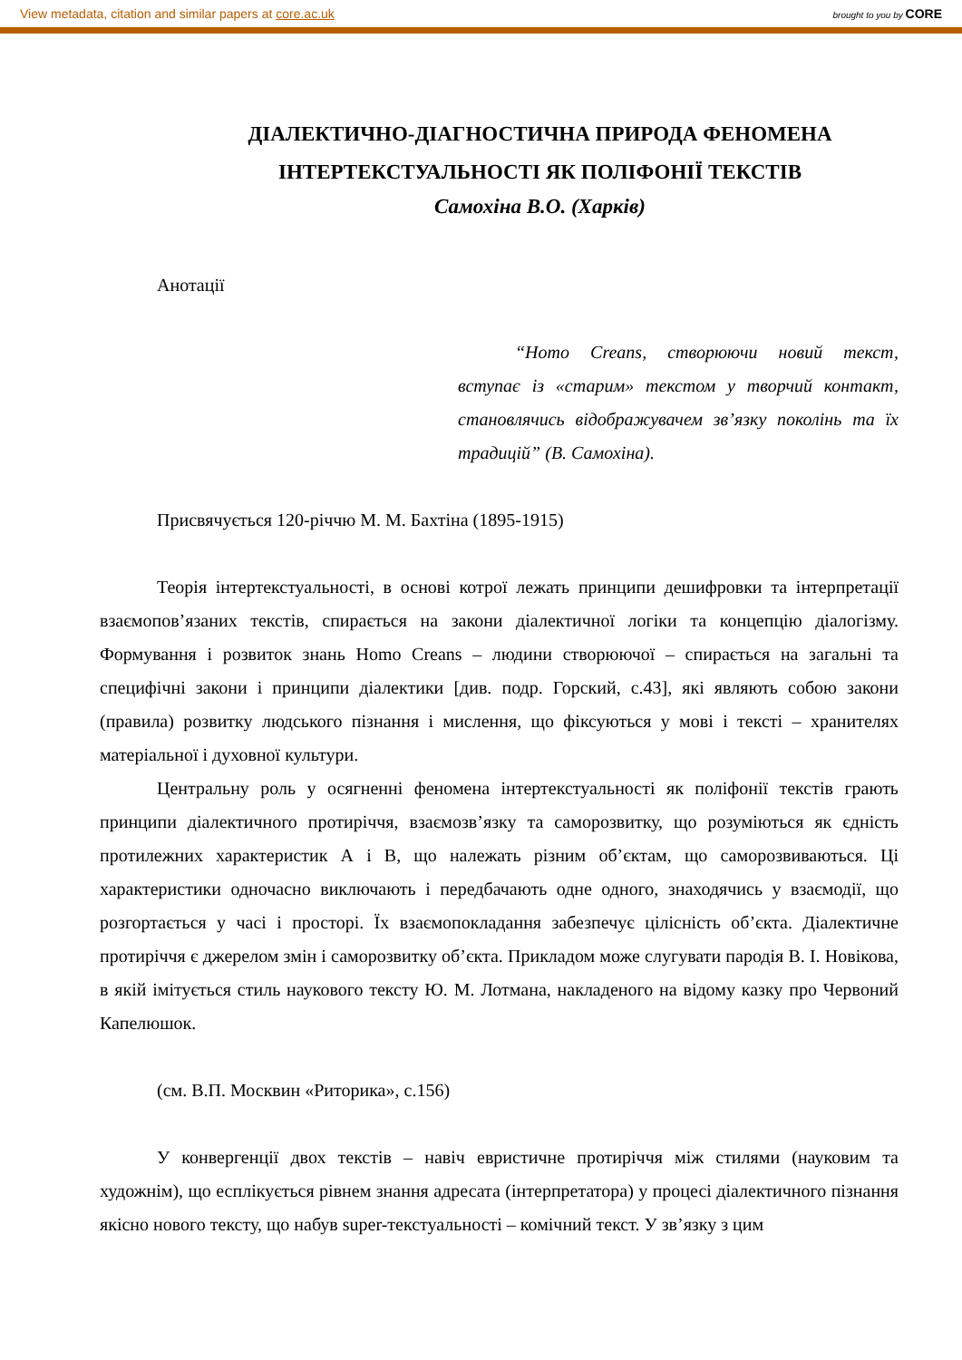View metadata, citation and similar papers at core.ac.uk brought to you by CORE
ДІАЛЕКТИЧНО-ДІАГНОСТИЧНА ПРИРОДА ФЕНОМЕНА ІНТЕРТЕКСТУАЛЬНОСТІ ЯК ПОЛІФОНІЇ ТЕКСТІВ
Самохіна В.О. (Харків)
Анотації
“Homo Creans, створюючи новий текст, вступає із «старим» текстом у творчий контакт, становлячись відображувачем зв’язку поколінь та їх традицій” (В. Самохіна).
Присвячується 120-річчю М. М. Бахтіна (1895-1915)
Теорія інтертекстуальності, в основі котрої лежать принципи дешифровки та інтерпретації взаємопов’язаних текстів, спирається на закони діалектичної логіки та концепцію діалогізму. Формування і розвиток знань Homo Creans – людини створюючої – спирається на загальні та специфічні закони і принципи діалектики [див. подр. Горский, с.43], які являють собою закони (правила) розвитку людського пізнання і мислення, що фіксуються у мові і тексті – хранителях матеріальної і духовної культури.
Центральну роль у осягненні феномена інтертекстуальності як поліфонії текстів грають принципи діалектичного протиріччя, взаємозв’язку та саморозвитку, що розуміються як єдність протилежних характеристик А і В, що належать різним об’єктам, що саморозвиваються. Ці характеристики одночасно виключають і передбачають одне одного, знаходячись у взаємодії, що розгортається у часі і просторі. Їх взаємопокладання забезпечує цілісність об’єкта. Діалектичне протиріччя є джерелом змін і саморозвитку об’єкта. Прикладом може слугувати пародія В. І. Новікова, в якій імітується стиль наукового тексту Ю. М. Лотмана, накладеного на відому казку про Червоний Капелюшок.
(см. В.П. Москвин «Риторика», с.156)
У конвергенції двох текстів – навіч евристичне протиріччя між стилями (науковим та художнім), що есплікується рівнем знання адресата (інтерпретатора) у процесі діалектичного пізнання якісно нового тексту, що набув super-текстуальності – комічний текст. У зв’язку з цим